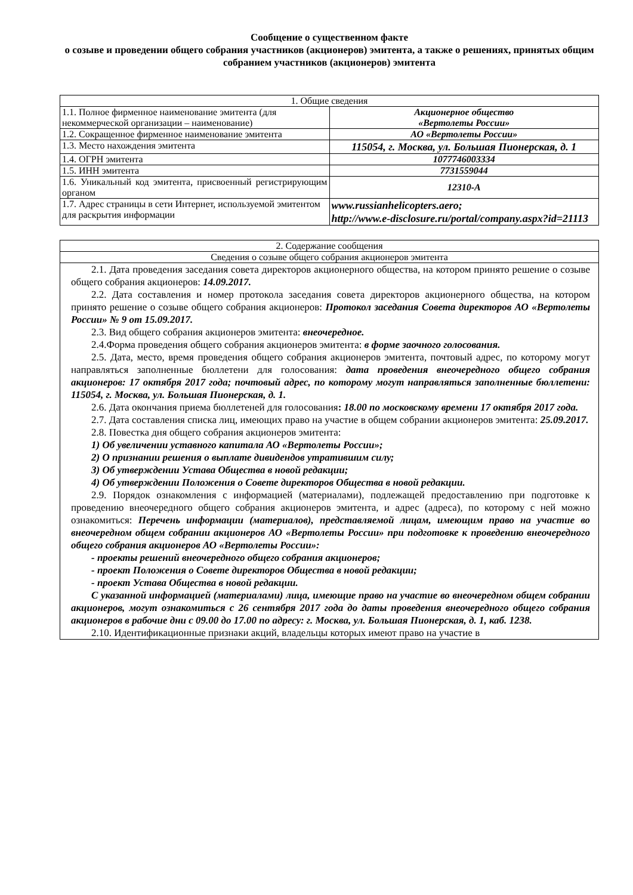Сообщение о существенном факте
о созыве и проведении общего собрания участников (акционеров) эмитента, а также о решениях, принятых общим собранием участников (акционеров) эмитента
| 1. Общие сведения | |
| 1.1. Полное фирменное наименование эмитента (для некоммерческой организации – наименование) | Акционерное общество «Вертолеты России» |
| 1.2. Сокращенное фирменное наименование эмитента | АО «Вертолеты России» |
| 1.3. Место нахождения эмитента | 115054, г. Москва, ул. Большая Пионерская, д. 1 |
| 1.4. ОГРН эмитента | 1077746003334 |
| 1.5. ИНН эмитента | 7731559044 |
| 1.6. Уникальный код эмитента, присвоенный регистрирующим органом | 12310-A |
| 1.7. Адрес страницы в сети Интернет, используемой эмитентом для раскрытия информации | www.russianhelicopters.aero; http://www.e-disclosure.ru/portal/company.aspx?id=21113 |
| 2. Содержание сообщения |
| Сведения о созыве общего собрания акционеров эмитента |
| 2.1. Дата проведения заседания совета директоров акционерного общества, на котором принято решение о созыве общего собрания акционеров: 14.09.2017. 2.2. Дата составления и номер протокола заседания совета директоров акционерного общества, на котором принято решение о созыве общего собрания акционеров: Протокол заседания Совета директоров АО «Вертолеты России» № 9 от 15.09.2017. 2.3. Вид общего собрания акционеров эмитента: внеочередное. 2.4.Форма проведения общего собрания акционеров эмитента: в форме заочного голосования. 2.5. Дата, место, время проведения общего собрания акционеров эмитента, почтовый адрес, по которому могут направляться заполненные бюллетени для голосования: дата проведения внеочередного общего собрания акционеров: 17 октября 2017 года; почтовый адрес, по которому могут направляться заполненные бюллетени: 115054, г. Москва, ул. Большая Пионерская, д. 1. 2.6. Дата окончания приема бюллетеней для голосования : 18.00 по московскому времени 17 октября 2017 года. 2.7. Дата составления списка лиц, имеющих право на участие в общем собрании акционеров эмитента: 25.09.2017. 2.8. Повестка дня общего собрания акционеров эмитента: 1) Об увеличении уставного капитала АО «Вертолеты России»; 2) О признании решения о выплате дивидендов утратившим силу; 3) Об утверждении Устава Общества в новой редакции; 4) Об утверждении Положения о Совете директоров Общества в новой редакции. 2.9. Порядок ознакомления с информацией (материалами), подлежащей предоставлению при подготовке к проведению внеочередного общего собрания акционеров эмитента, и адрес (адреса), по которому с ней можно ознакомиться: Перечень информации (материалов), представляемой лицам, имеющим право на участие во внеочередном общем собрании акционеров АО «Вертолеты России» при подготовке к проведению внеочередного общего собрания акционеров АО «Вертолеты России»: - проекты решений внеочередного общего собрания акционеров; - проект Положения о Совете директоров Общества в новой редакции; - проект Устава Общества в новой редакции. С указанной информацией (материалами) лица, имеющие право на участие во внеочередном общем собрании акционеров, могут ознакомиться с 26 сентября 2017 года до даты проведения внеочередного общего собрания акционеров в рабочие дни с 09.00 до 17.00 по адресу: г. Москва, ул. Большая Пионерская, д. 1, каб. 1238. 2.10. Идентификационные признаки акций, владельцы которых имеют право на участие в |